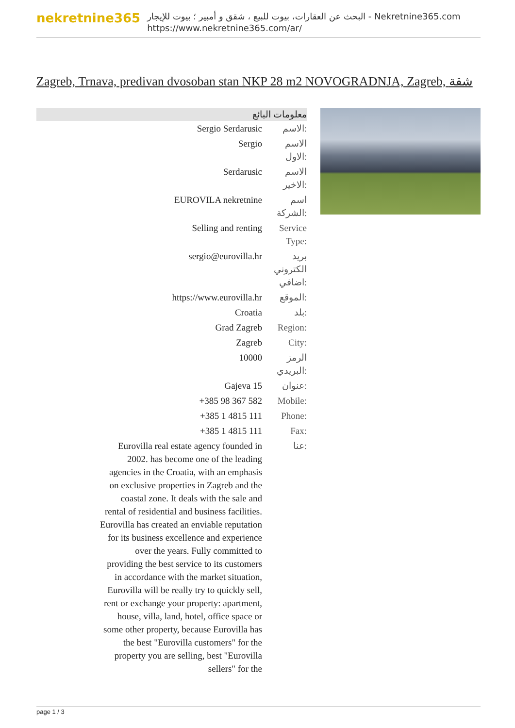nekretnine365
البحث عن العقارات، بيوت للبيع ، شقق و أمبير ؛ بيوت للإيجار - Nekretnine365.com
https://www.nekretnine365.com/ar/
Zagreb, Trnava, predivan dvosoban stan NKP 28 m2 NOVOGRADNJA, Zagreb, شقة
معلومات البائع
| Sergio Serdarusic | الاسم: |
| Sergio | الاسم الاول: |
| Serdarusic | الاسم الاخير: |
| EUROVILA nekretnine | اسم الشركة: |
| Selling and renting | Service Type: |
| sergio@eurovilla.hr | بريد الكتروني اضافي: |
| https://www.eurovilla.hr | الموقع: |
| Croatia | بلد: |
| Grad Zagreb | Region: |
| Zagreb | City: |
| 10000 | الرمز البريدي: |
| Gajeva 15 | عنوان: |
| +385 98 367 582 | Mobile: |
| +385 1 4815 111 | Phone: |
| +385 1 4815 111 | Fax: |
| Eurovilla real estate agency founded in 2002. has become one of the leading agencies in the Croatia, with an emphasis on exclusive properties in Zagreb and the coastal zone. It deals with the sale and rental of residential and business facilities. Eurovilla has created an enviable reputation for its business excellence and experience over the years. Fully committed to providing the best service to its customers in accordance with the market situation, Eurovilla will be really try to quickly sell, rent or exchange your property: apartment, house, villa, land, hotel, office space or some other property, because Eurovilla has the best "Eurovilla customers" for the property you are selling, best "Eurovilla sellers" for the | عنا: |
page 1 / 3